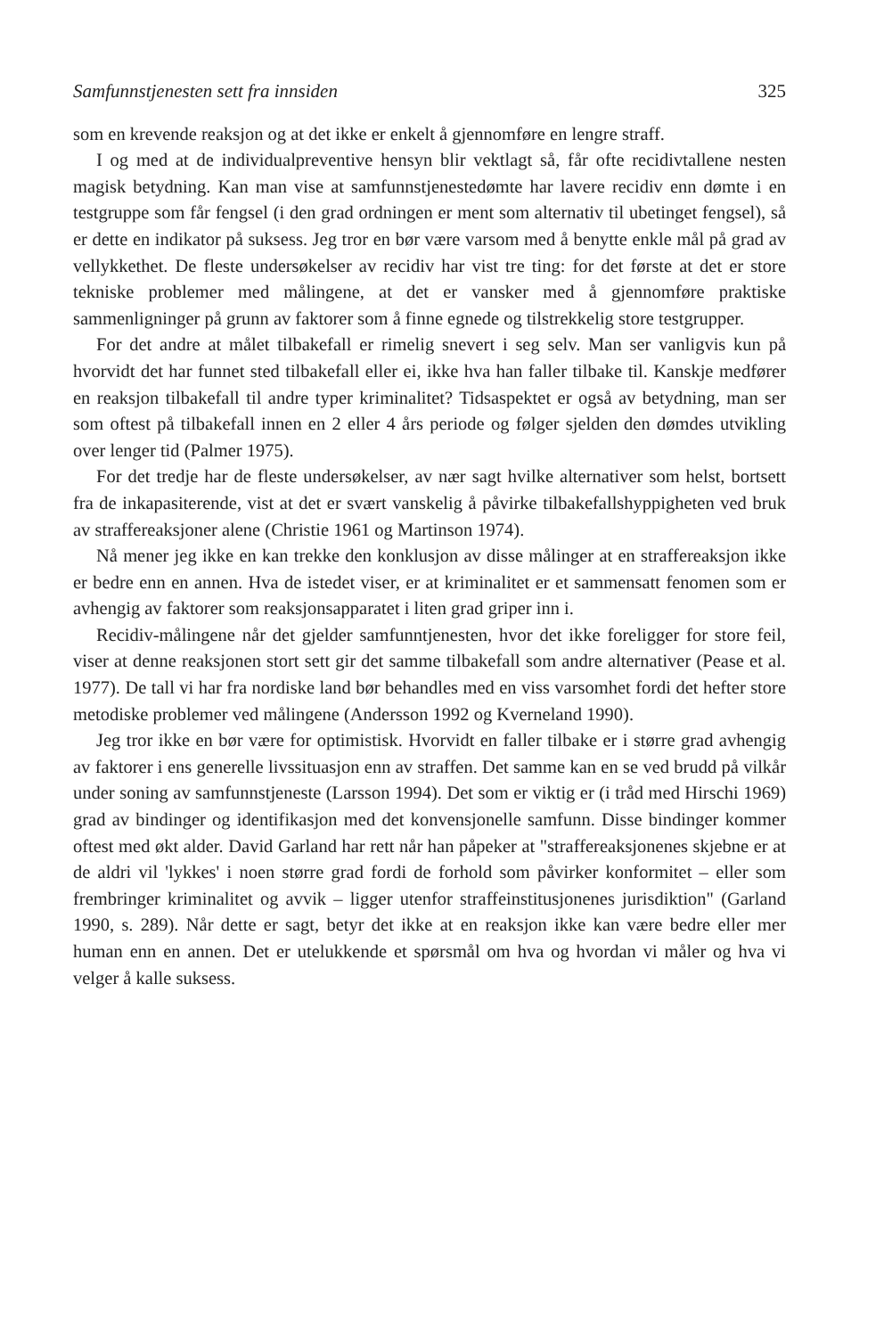Samfunnstjenesten sett fra innsiden 325
som en krevende reaksjon og at det ikke er enkelt å gjennomføre en lengre straff.
I og med at de individualpreventive hensyn blir vektlagt så, får ofte recidivtallene nesten magisk betydning. Kan man vise at samfunnstjenestedømte har lavere recidiv enn dømte i en testgruppe som får fengsel (i den grad ordningen er ment som alternativ til ubetinget fengsel), så er dette en indikator på suksess. Jeg tror en bør være varsom med å benytte enkle mål på grad av vellykkethet. De fleste undersøkelser av recidiv har vist tre ting: for det første at det er store tekniske problemer med målingene, at det er vansker med å gjennomføre praktiske sammenligninger på grunn av faktorer som å finne egnede og tilstrekkelig store testgrupper.
For det andre at målet tilbakefall er rimelig snevert i seg selv. Man ser vanligvis kun på hvorvidt det har funnet sted tilbakefall eller ei, ikke hva han faller tilbake til. Kanskje medfører en reaksjon tilbakefall til andre typer kriminalitet? Tidsaspektet er også av betydning, man ser som oftest på tilbakefall innen en 2 eller 4 års periode og følger sjelden den dømdes utvikling over lenger tid (Palmer 1975).
For det tredje har de fleste undersøkelser, av nær sagt hvilke alternativer som helst, bortsett fra de inkapasiterende, vist at det er svært vanskelig å påvirke tilbakefallshyppigheten ved bruk av straffereaksjoner alene (Christie 1961 og Martinson 1974).
Nå mener jeg ikke en kan trekke den konklusjon av disse målinger at en straffereaksjon ikke er bedre enn en annen. Hva de istedet viser, er at kriminalitet er et sammensatt fenomen som er avhengig av faktorer som reaksjonsapparatet i liten grad griper inn i.
Recidiv-målingene når det gjelder samfunntjenesten, hvor det ikke foreligger for store feil, viser at denne reaksjonen stort sett gir det samme tilbakefall som andre alternativer (Pease et al. 1977). De tall vi har fra nordiske land bør behandles med en viss varsomhet fordi det hefter store metodiske problemer ved målingene (Andersson 1992 og Kverneland 1990).
Jeg tror ikke en bør være for optimistisk. Hvorvidt en faller tilbake er i større grad avhengig av faktorer i ens generelle livssituasjon enn av straffen. Det samme kan en se ved brudd på vilkår under soning av samfunnstjeneste (Larsson 1994). Det som er viktig er (i tråd med Hirschi 1969) grad av bindinger og identifikasjon med det konvensjonelle samfunn. Disse bindinger kommer oftest med økt alder. David Garland har rett når han påpeker at "straffereaksjonenes skjebne er at de aldri vil 'lykkes' i noen større grad fordi de forhold som påvirker konformitet – eller som frembringer kriminalitet og avvik – ligger utenfor straffeinstitusjonenes jurisdiktion" (Garland 1990, s. 289). Når dette er sagt, betyr det ikke at en reaksjon ikke kan være bedre eller mer human enn en annen. Det er utelukkende et spørsmål om hva og hvordan vi måler og hva vi velger å kalle suksess.